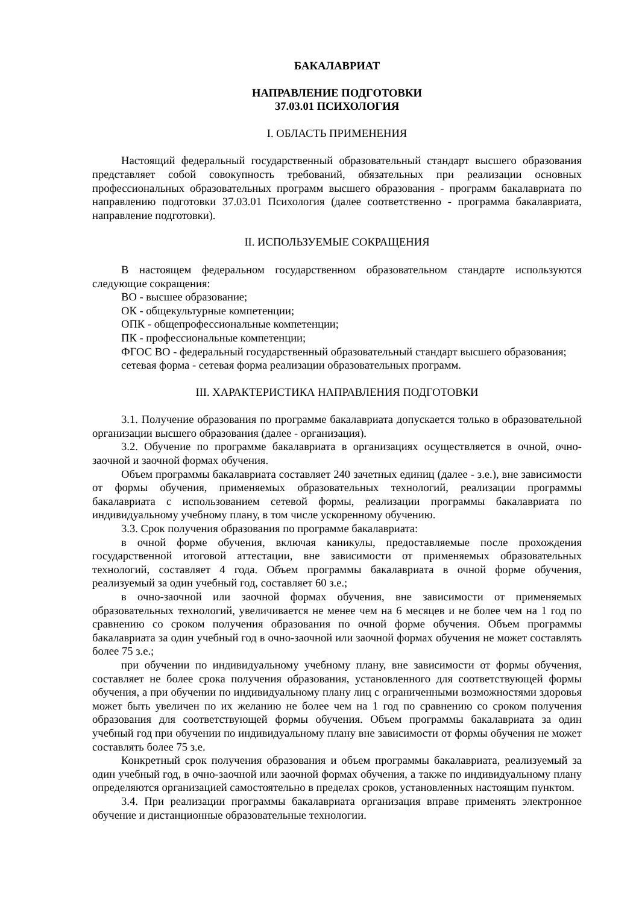БАКАЛАВРИАТ
НАПРАВЛЕНИЕ ПОДГОТОВКИ
37.03.01 ПСИХОЛОГИЯ
I. ОБЛАСТЬ ПРИМЕНЕНИЯ
Настоящий федеральный государственный образовательный стандарт высшего образования представляет собой совокупность требований, обязательных при реализации основных профессиональных образовательных программ высшего образования - программ бакалавриата по направлению подготовки 37.03.01 Психология (далее соответственно - программа бакалавриата, направление подготовки).
II. ИСПОЛЬЗУЕМЫЕ СОКРАЩЕНИЯ
В настоящем федеральном государственном образовательном стандарте используются следующие сокращения:
ВО - высшее образование;
ОК - общекультурные компетенции;
ОПК - общепрофессиональные компетенции;
ПК - профессиональные компетенции;
ФГОС ВО - федеральный государственный образовательный стандарт высшего образования;
сетевая форма - сетевая форма реализации образовательных программ.
III. ХАРАКТЕРИСТИКА НАПРАВЛЕНИЯ ПОДГОТОВКИ
3.1. Получение образования по программе бакалавриата допускается только в образовательной организации высшего образования (далее - организация).
3.2. Обучение по программе бакалавриата в организациях осуществляется в очной, очно-заочной и заочной формах обучения.
Объем программы бакалавриата составляет 240 зачетных единиц (далее - з.е.), вне зависимости от формы обучения, применяемых образовательных технологий, реализации программы бакалавриата с использованием сетевой формы, реализации программы бакалавриата по индивидуальному учебному плану, в том числе ускоренному обучению.
3.3. Срок получения образования по программе бакалавриата:
в очной форме обучения, включая каникулы, предоставляемые после прохождения государственной итоговой аттестации, вне зависимости от применяемых образовательных технологий, составляет 4 года. Объем программы бакалавриата в очной форме обучения, реализуемый за один учебный год, составляет 60 з.е.;
в очно-заочной или заочной формах обучения, вне зависимости от применяемых образовательных технологий, увеличивается не менее чем на 6 месяцев и не более чем на 1 год по сравнению со сроком получения образования по очной форме обучения. Объем программы бакалавриата за один учебный год в очно-заочной или заочной формах обучения не может составлять более 75 з.е.;
при обучении по индивидуальному учебному плану, вне зависимости от формы обучения, составляет не более срока получения образования, установленного для соответствующей формы обучения, а при обучении по индивидуальному плану лиц с ограниченными возможностями здоровья может быть увеличен по их желанию не более чем на 1 год по сравнению со сроком получения образования для соответствующей формы обучения. Объем программы бакалавриата за один учебный год при обучении по индивидуальному плану вне зависимости от формы обучения не может составлять более 75 з.е.
Конкретный срок получения образования и объем программы бакалавриата, реализуемый за один учебный год, в очно-заочной или заочной формах обучения, а также по индивидуальному плану определяются организацией самостоятельно в пределах сроков, установленных настоящим пунктом.
3.4. При реализации программы бакалавриата организация вправе применять электронное обучение и дистанционные образовательные технологии.